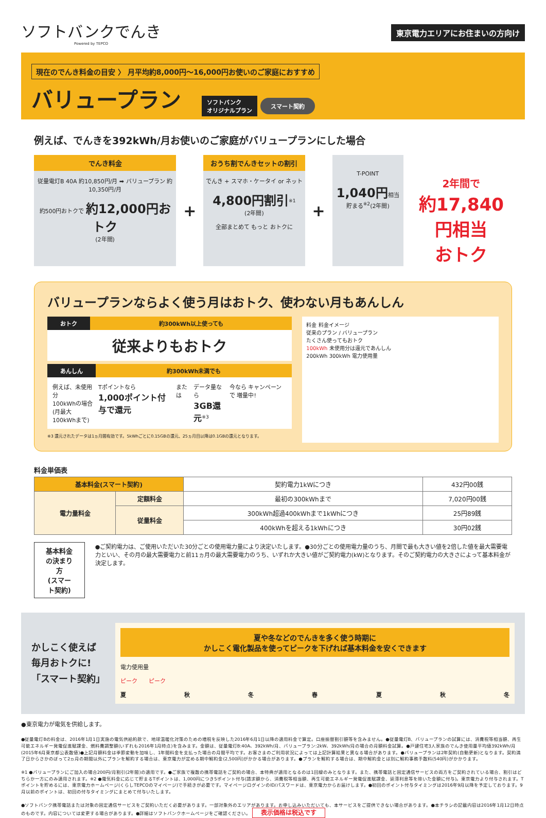ソフトバンクでんき
Powered by TEPCO
東京電力エリアにお住まいの方向け
現在のでんき料金の目安 〉 月平均約8,000円〜16,000円お使いのご家庭におすすめ
バリュープラン
ソフトバンク
オリジナルプラン スマート契約
例えば、でんきを392kWh/月お使いのご家庭がバリュープランにした場合
でんき料金
従量電灯B 40A 約10,850円/月 ➡ バリュープラン 約10,350円/月
約500円おトクで 約12,000円おトク
(2年間)
+
おうち割でんきセットの割引
でんき + スマホ・ケータイ or ネット
4,800円割引<sup>※1</sup>
(2年間)
全部まとめて もっと おトクに
+
T-POINT
1,040円相当
貯まる<sup>※2</sup>(2年間)
2年間で
約17,840円相当
おトク
バリュープランならよく使う月はおトク、使わない月もあんしん
おトク 約300kWh以上使っても
従来よりもおトク
あんしん 約300kWh未満でも
例えば、未使用分
100kWhの場合
(月最大100kWhまで)
Tポイントなら
1,000ポイント付与で還元
または データ量なら
3GB還元<sup>※3</sup>
今なら キャンペーンで 増量中!
※3 還元されたデータは1ヵ月間有効です。5kWhごとに0.15GBの還元、25ヵ月目以降は0.1GBの還元となります。
料金 料金イメージ
従来のプラン / バリュープラン
たくさん使ってもおトク
100kWh 未使用分は還元であんしん
200kWh 300kWh 電力使用量
料金単価表
| 基本料金(スマート契約) | | 契約電力1kWにつき | 432円00銭 |
| 電力量料金 | 定額料金 | 最初の300kWhまで | 7,020円00銭 |
| | 従量料金 | 300kWh超過400kWhまで1kWhにつき | 25円89銭 |
| | | 400kWhを超える1kWhにつき | 30円02銭 |
基本料金の決まり方
(スマート契約)
●ご契約電力は、ご使用いただいた30分ごとの使用電力量により決定いたします。●30分ごとの使用電力量のうち、月間で最も大きい値を2倍した値を最大需要電力といい、その月の最大需要電力と前11ヵ月の最大需要電力のうち、いずれか大きい値がご契約電力(kW)となります。そのご契約電力の大きさによって基本料金が決定します。
かしこく使えば
毎月おトクに!
「スマート契約」
夏や冬などのでんきを多く使う時期に
かしこく電化製品を使ってピークを下げれば基本料金を安くできます
電力使用量
ピーク　　ピーク
夏 秋 冬 春 夏 秋 冬
●東京電力が電気を供給します。
●従量電灯Bの料金は、2016年1月1日実施の電気供給約款で、地球温暖化対策のための増税を反映した2016年6月1日以降の適用料金で算定。口座振替割引額等を含みません。●従量電灯B、バリュープランの試算には、消費税等相当額、再生可能エネルギー発電促進賦課金、燃料費調整額(いずれも2016年1月時点)を含みます。金額は、従量電灯B:40A、392kWh/月、バリュープラン:2kW、392kWh/月の場合の月額料金試算。●戸建住宅3人家族のでんき使用量平均値392kWh/月(2015年6月東京都公表数値)●上記月額料金は季節変動を加味し、1年間料金を支払った場合の月間平均です。お客さまのご利用状況によっては上記計算結果と異なる場合があります。●バリュープランは2年契約(自動更新)となります。契約満了日からさかのぼって2ヵ月の期間以外にプランを解約する場合は、東京電力が定める期中解約金(2,500円)がかかる場合があります。●プランを解約する場合は、期中解約金とは別に解約事務手数料(540円)がかかります。
※1 ●バリュープランにご加入の場合200円/月割引(2年間)の適用です。●ご家族で複数の携帯電話をご契約の場合、本特典が適用となるのは1回線のみとなります。また、携帯電話と固定通信サービスの両方をご契約されている場合、割引はどちらか一方にのみ適用されます。※2 ●電気料金に応じて貯まるTポイントは、1,000円につき5ポイント付与(請求額から、消費税等相当額、再生可能エネルギー発電促進賦課金、延滞利息等を除いた金額に付与)。東京電力より付与されます。Tポイントを貯めるには、東京電力ホームページ(くらしTEPCOのマイページ)で手続きが必要です。マイページログインのID/パスワードは、東京電力からお届けします。●初回のポイント付与タイミングは2016年9月以降を予定しております。9月以前のポイントは、初回の付与タイミングにまとめて付与いたします。
●ソフトバンク携帯電話または対象の固定通信サービスをご契約いただく必要があります。一部対象外のエリアがあります。お申し込みいただいても、本サービスをご提供できない場合があります。●本チラシの記載内容は2016年1月12日時点のものです。内容については変更する場合があります。●詳細はソフトバンクホームページをご確認ください。 表示価格は税込です